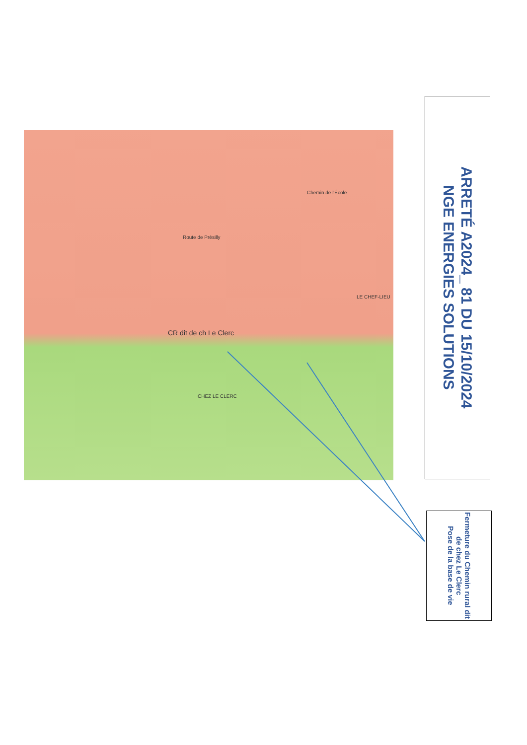Route de Présilly
Chemin de l'École
CR dit de ch Le Clerc
CHEZ LE CLERC
LE CHEF-LIEU
ARRETÉ A2024_ 81 DU 15/10/2024
NGE ENERGIES SOLUTIONS
Fermeture du Chemin rural dit de chez Le Clerc
Pose de la base de vie